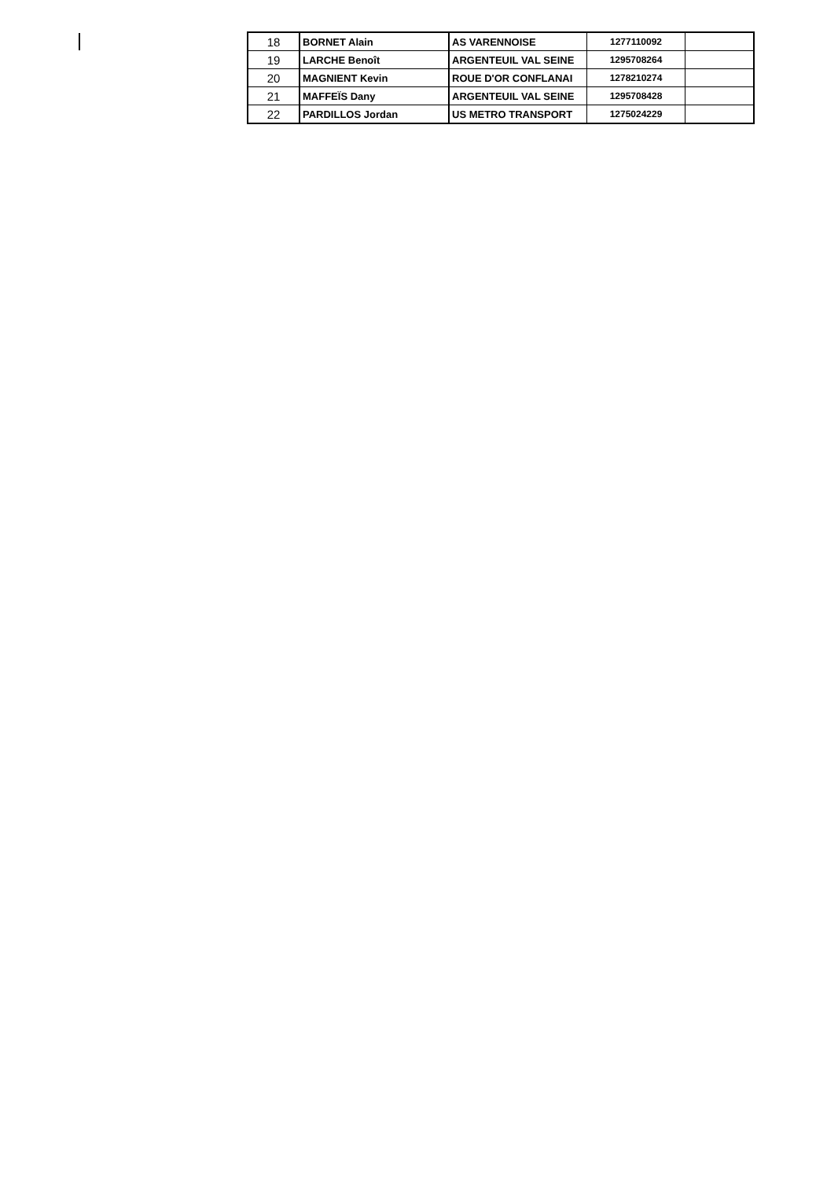| 18 | BORNET Alain | AS VARENNOISE | 1277110092 | |
| 19 | LARCHE Benoît | ARGENTEUIL VAL SEINE | 1295708264 | |
| 20 | MAGNIENT Kevin | ROUE D'OR CONFLANAI | 1278210274 | |
| 21 | MAFFEÏS Dany | ARGENTEUIL VAL SEINE | 1295708428 | |
| 22 | PARDILLOS Jordan | US METRO TRANSPORT | 1275024229 | |